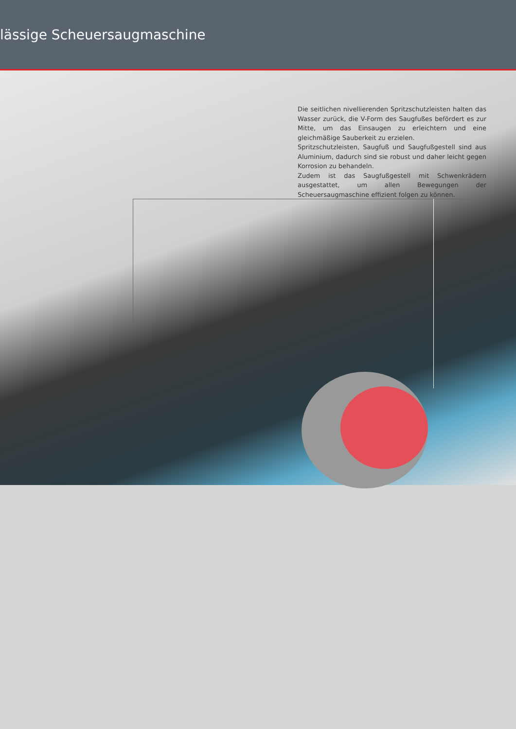lässige Scheuersaugmaschine
Die seitlichen nivellierenden Spritzschutzleisten halten das Wasser zurück, die V-Form des Saugfußes befördert es zur Mitte, um das Einsaugen zu erleichtern und eine gleichmäßige Sauberkeit zu erzielen.
Spritzschutzleisten, Saugfuß und Saugfußgestell sind aus Aluminium, dadurch sind sie robust und daher leicht gegen Korrosion zu behandeln.
Zudem ist das Saugfußgestell mit Schwenkrädern ausgestattet, um allen Bewegungen der Scheuersaugmaschine effizient folgen zu können.